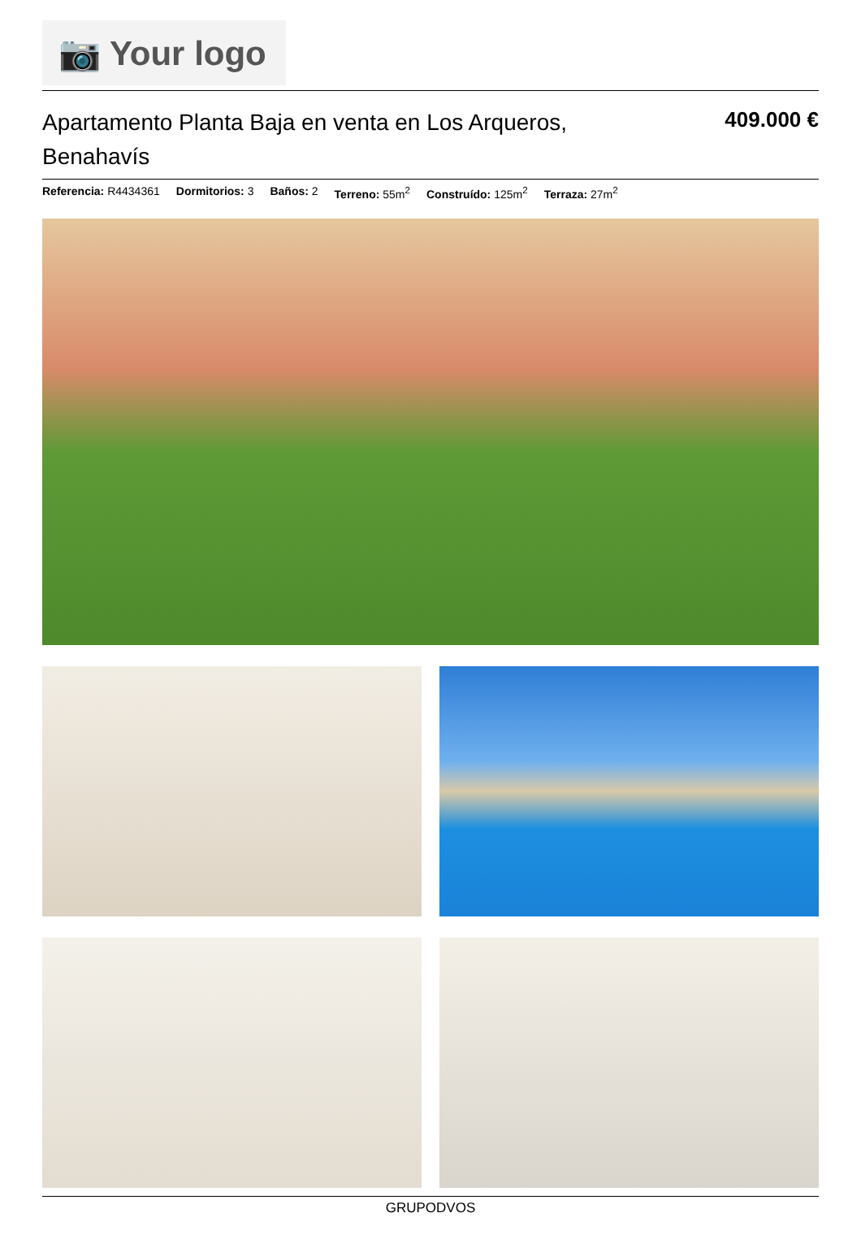📷 Your logo
Apartamento Planta Baja en venta en Los Arqueros, Benahavís
409.000 €
Referencia: R4434361 Dormitorios: 3 Baños: 2 Terreno: 55m<sup>2</sup> Construído: 125m<sup>2</sup> Terraza: 27m<sup>2</sup>
GRUPODVOS